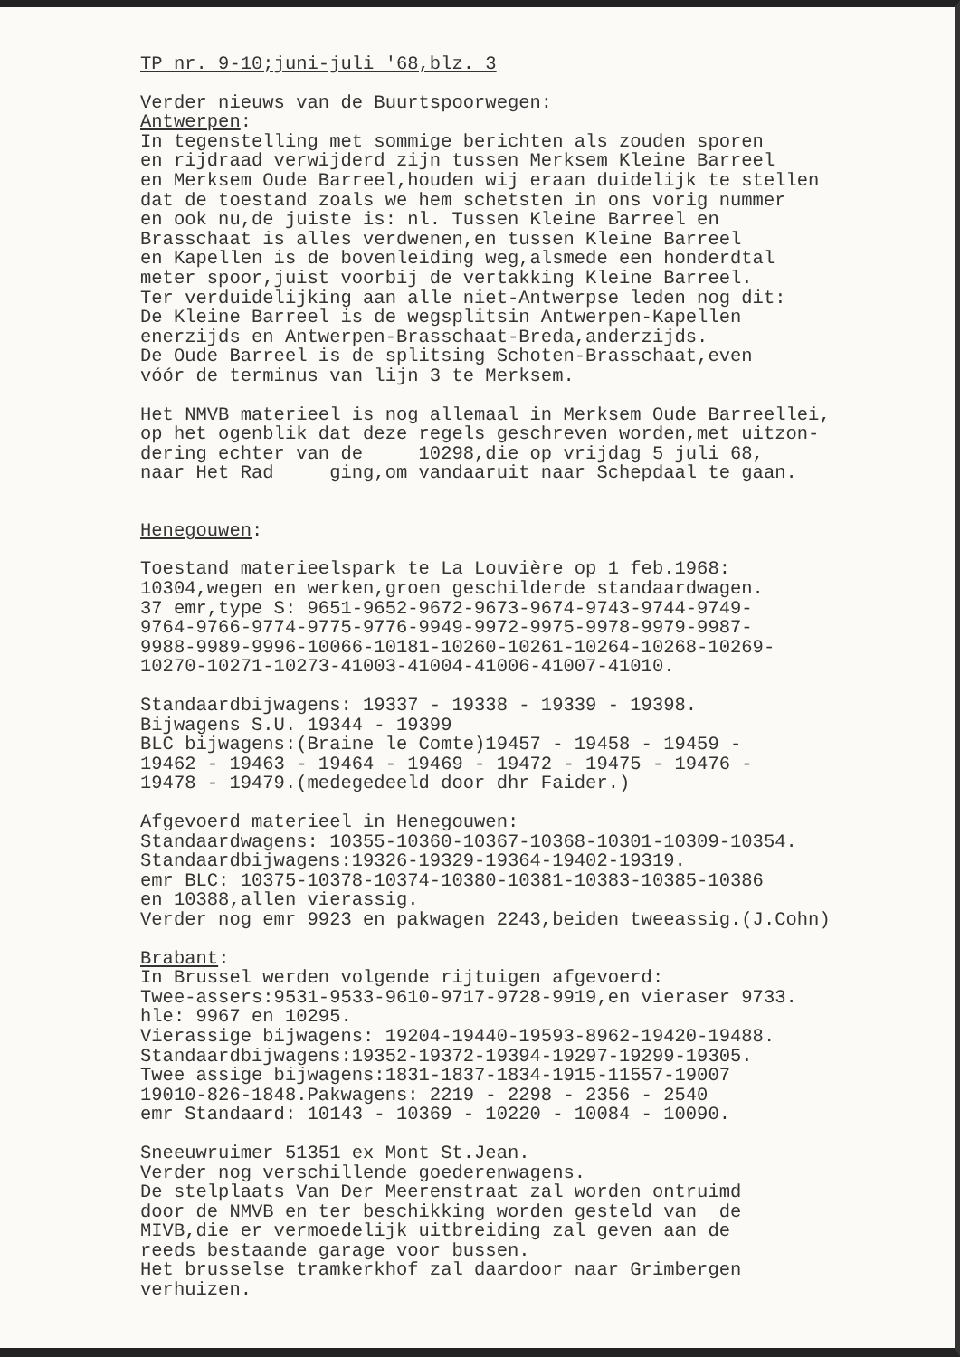TP nr. 9-10;juni-juli '68,blz. 3
Verder nieuws van de Buurtspoorwegen: Antwerpen: In tegenstelling met sommige berichten als zouden sporen en rijdraad verwijderd zijn tussen Merksem Kleine Barreel en Merksem Oude Barreel,houden wij eraan duidelijk te stellen dat de toestand zoals we hem schetsten in ons vorig nummer en ook nu,de juiste is: nl. Tussen Kleine Barreel en Brasschaat is alles verdwenen,en tussen Kleine Barreel en Kapellen is de bovenleiding weg,alsmede een honderdtal meter spoor,juist voorbij de vertakking Kleine Barreel. Ter verduidelijking aan alle niet-Antwerpse leden nog dit: De Kleine Barreel is de wegsplitsin Antwerpen-Kapellen enerzijds en Antwerpen-Brasschaat-Breda,anderzijds. De Oude Barreel is de splitsing Schoten-Brasschaat,even vóór de terminus van lijn 3 te Merksem.
Het NMVB materieel is nog allemaal in Merksem Oude Barreellei, op het ogenblik dat deze regels geschreven worden,met uitzon- dering echter van de 10298,die op vrijdag 5 juli 68, naar Het Rad ging,om vandaaruit naar Schepdaal te gaan.
Henegouwen:
Toestand materieelspark te La Louvière op 1 feb.1968: 10304,wegen en werken,groen geschilderde standaardwagen. 37 emr,type S: 9651-9652-9672-9673-9674-9743-9744-9749- 9764-9766-9774-9775-9776-9949-9972-9975-9978-9979-9987- 9988-9989-9996-10066-10181-10260-10261-10264-10268-10269- 10270-10271-10273-41003-41004-41006-41007-41010.
Standaardbijwagens: 19337 - 19338 - 19339 - 19398. Bijwagens S.U. 19344 - 19399 BLC bijwagens:(Braine le Comte)19457 - 19458 - 19459 - 19462 - 19463 - 19464 - 19469 - 19472 - 19475 - 19476 - 19478 - 19479.(medegedeeld door dhr Faider.)
Afgevoerd materieel in Henegouwen: Standaardwagens: 10355-10360-10367-10368-10301-10309-10354. Standaardbijwagens:19326-19329-19364-19402-19319. emr BLC: 10375-10378-10374-10380-10381-10383-10385-10386 en 10388,allen vierassig. Verder nog emr 9923 en pakwagen 2243,beiden tweeassig.(J.Cohn)
Brabant: In Brussel werden volgende rijtuigen afgevoerd: Twee-assers:9531-9533-9610-9717-9728-9919,en vieraser 9733. hle: 9967 en 10295. Vierassige bijwagens: 19204-19440-19593-8962-19420-19488. Standaardbijwagens:19352-19372-19394-19297-19299-19305. Twee assige bijwagens:1831-1837-1834-1915-11557-19007 19010-826-1848.Pakwagens: 2219 - 2298 - 2356 - 2540 emr Standaard: 10143 - 10369 - 10220 - 10084 - 10090.
Sneeuwruimer 51351 ex Mont St.Jean. Verder nog verschillende goederenwagens. De stelplaats Van Der Meerenstraat zal worden ontruimd door de NMVB en ter beschikking worden gesteld van de MIVB,die er vermoedelijk uitbreiding zal geven aan de reeds bestaande garage voor bussen. Het brusselse tramkerkhof zal daardoor naar Grimbergen verhuizen.